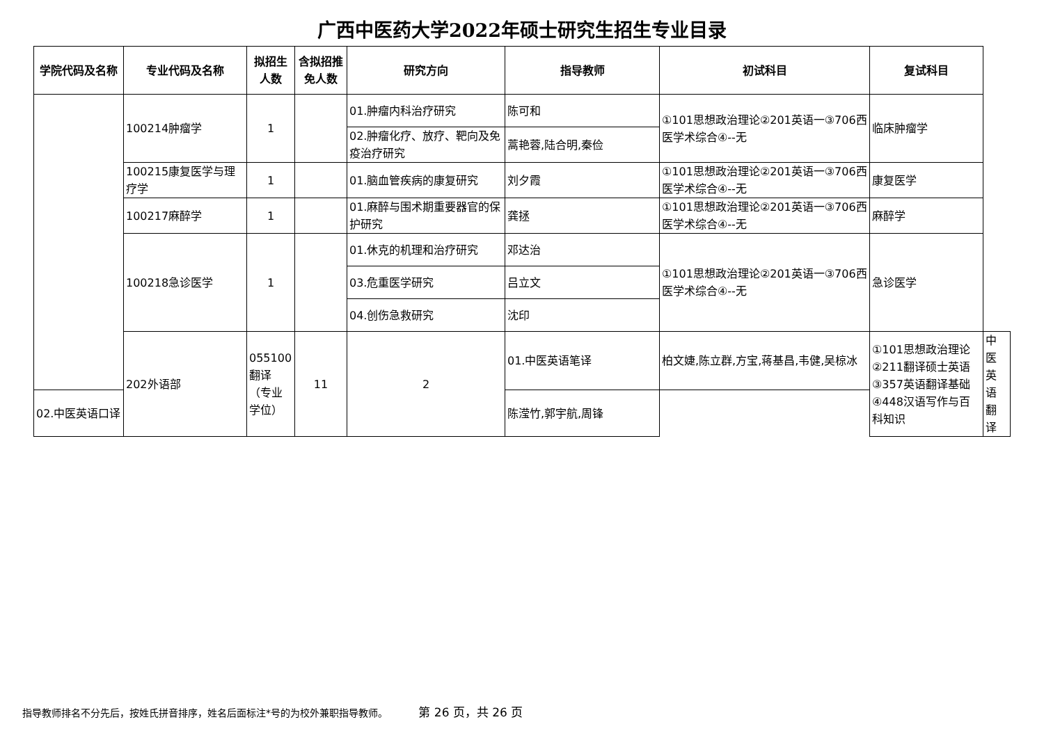广西中医药大学2022年硕士研究生招生专业目录
| 学院代码及名称 | 专业代码及名称 | 拟招生人数 | 含拟招推免人数 | 研究方向 | 指导教师 | 初试科目 | 复试科目 | |
| --- | --- | --- | --- | --- | --- | --- | --- | --- |
| | 100214肿瘤学 | 1 | | 01.肿瘤内科治疗研究 | 陈可和 | ①101思想政治理论②201英语一③706西医学术综合④--无 | 临床肿瘤学 | |
| | | | | 02.肿瘤化疗、放疗、靶向及免疫治疗研究 | 蒿艳蓉,陆合明,秦俭 | | | |
| | 100215康复医学与理疗学 | 1 | | 01.脑血管疾病的康复研究 | 刘夕霞 | ①101思想政治理论②201英语一③706西医学术综合④--无 | 康复医学 | |
| | 100217麻醉学 | 1 | | 01.麻醉与围术期重要器官的保护研究 | 龚拯 | ①101思想政治理论②201英语一③706西医学术综合④--无 | 麻醉学 | |
| | 100218急诊医学 | 1 | | 01.休克的机理和治疗研究 | 邓达治 | ①101思想政治理论②201英语一③706西医学术综合④--无 | 急诊医学 | |
| | | | | 03.危重医学研究 | 吕立文 | | | |
| | | | | 04.创伤急救研究 | 沈印 | | | |
| | 202外语部 | 055100翻译（专业学位） | 11 | 2 | 01.中医英语笔译 | 柏文婕,陈立群,方宝,蒋基昌,韦健,吴椋冰 | ①101思想政治理论②211翻译硕士英语③357英语翻译基础④448汉语写作与百科知识 | 中医英语翻译 |
| 02.中医英语口译 | | | | | 陈滢竹,郭宇航,周锋 | | | |
指导教师排名不分先后，按姓氏拼音排序，姓名后面标注*号的为校外兼职指导教师。 第 26 页，共 26 页